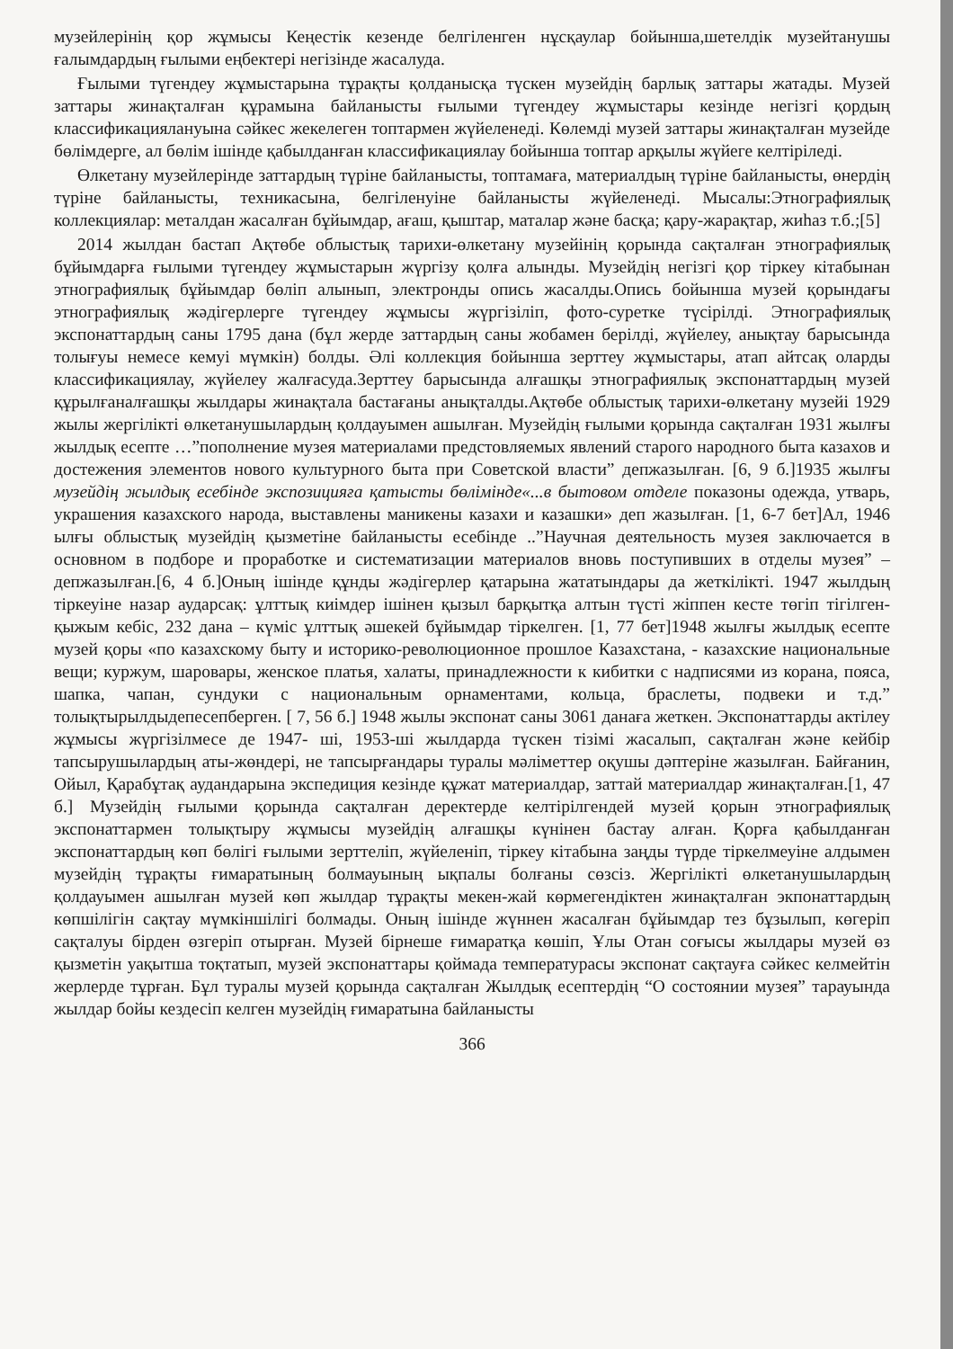музейлерінің қор жұмысы Кеңестік кезенде белгіленген нұсқаулар бойынша,шетелдік музейтанушы ғалымдардың ғылыми еңбектері негізінде жасалуда.
Ғылыми түгендеу жұмыстарына тұрақты қолданысқа түскен музейдің барлық заттары жатады. Музей заттары жинақталған құрамына байланысты ғылыми түгендеу жұмыстары кезінде негізгі қордың классификациялануына сәйкес жекелеген топтармен жүйеленеді. Көлемді музей заттары жинақталған музейде бөлімдерге, ал бөлім ішінде қабылданған классификациялау бойынша топтар арқылы жүйеге келтіріледі.
Өлкетану музейлерінде заттардың түріне байланысты, топтамаға, материалдың түріне байланысты, өнердің түріне байланысты, техникасына, белгіленуіне байланысты жүйеленеді. Мысалы:Этнографиялық коллекциялар: металдан жасалған бұйымдар, ағаш, қыштар, маталар және басқа; қару-жарақтар, жиһаз т.б.;[5]
2014 жылдан бастап Ақтөбе облыстық тарихи-өлкетану музейінің қорында сақталған этнографиялық бұйымдарға ғылыми түгендеу жұмыстарын жүргізу қолға алынды. Музейдің негізгі қор тіркеу кітабынан этнографиялық бұйымдар бөліп алынып, электронды опись жасалды.Опись бойынша музей қорындағы этнографиялық жәдігерлерге түгендеу жұмысы жүргізіліп, фото-суретке түсірілді. Этнографиялық экспонаттардың саны 1795 дана (бұл жерде заттардың саны жобамен берілді, жүйелеу, анықтау барысында толығуы немесе кемуі мүмкін) болды. Әлі коллекция бойынша зерттеу жұмыстары, атап айтсақ оларды классификациялау, жүйелеу жалғасуда.Зерттеу барысында алғашқы этнографиялық экспонаттардың музей құрылғаналғашқы жылдары жинақтала бастағаны анықталды.Ақтөбе облыстық тарихи-өлкетану музейі 1929 жылы жергілікті өлкетанушылардың қолдауымен ашылған. Музейдің ғылыми қорында сақталған 1931 жылғы жылдық есепте …”пополнение музея материалами предстовляемых явлений старого народного быта казахов и достежения элементов нового культурного быта при Советской власти” депжазылған. [6, 9 б.]1935 жылғы музейдің жылдық есебінде экспозицияға қатысты бөлімінде«...в бытовом отделе показоны одежда, утварь, украшения казахского народа, выставлены маникены казахи и казашки» деп жазылған. [1, 6-7 бет]Ал, 1946 ылғы облыстық музейдің қызметіне байланысты есебінде ..”Научная деятельность музея заключается в основном в подборе и проработке и систематизации материалов вновь поступивших в отделы музея” – депжазылған.[6, 4 б.]Оның ішінде құнды жәдігерлер қатарына жататындары да жеткілікті. 1947 жылдың тіркеуіне назар аударсақ: ұлттық киімдер ішінен қызыл барқытқа алтын түсті жіппен кесте төгіп тігілген-қыжым кебіс, 232 дана – күміс ұлттық әшекей бұйымдар тіркелген. [1, 77 бет]1948 жылғы жылдық есепте музей қоры «по казахскому быту и историко-революционное прошлое Казахстана, - казахские национальные вещи; куржум, шаровары, женское платья, халаты, принадлежности к кибитки с надписями из корана, пояса, шапка, чапан, сундуки с национальным орнаментами, кольца, браслеты, подвеки и т.д.” толықтырылдыдепесепберген. [ 7, 56 б.] 1948 жылы экспонат саны 3061 данаға жеткен. Экспонаттарды актілеу жұмысы жүргізілмесе де 1947- ші, 1953-ші жылдарда түскен тізімі жасалып, сақталған және кейбір тапсырушылардың аты-жөндері, не тапсырғандары туралы мәліметтер оқушы дәптеріне жазылған. Байғанин, Ойыл, Қарабұтақ аудандарына экспедиция кезінде құжат материалдар, заттай материалдар жинақталған.[1, 47 б.] Музейдің ғылыми қорында сақталған деректерде келтірілгендей музей қорын этнографиялық экспонаттармен толықтыру жұмысы музейдің алғашқы күнінен бастау алған. Қорға қабылданған экспонаттардың көп бөлігі ғылыми зерттеліп, жүйеленіп, тіркеу кітабына заңды түрде тіркелмеуіне алдымен музейдің тұрақты ғимаратының болмауының ықпалы болғаны сөзсіз. Жергілікті өлкетанушылардың қолдауымен ашылған музей көп жылдар тұрақты мекен-жай көрмегендіктен жинақталған экпонаттардың көпшілігін сақтау мүмкіншілігі болмады. Оның ішінде жүннен жасалған бұйымдар тез бұзылып, көгеріп сақталуы бірден өзгеріп отырған. Музей бірнеше ғимаратқа көшіп, Ұлы Отан соғысы жылдары музей өз қызметін уақытша тоқтатып, музей экспонаттары қоймада температурасы экспонат сақтауға сәйкес келмейтін жерлерде тұрған. Бұл туралы музей қорында сақталған Жылдық есептердің “О состоянии музея” тарауында жылдар бойы кездесіп келген музейдің ғимаратына байланысты
366